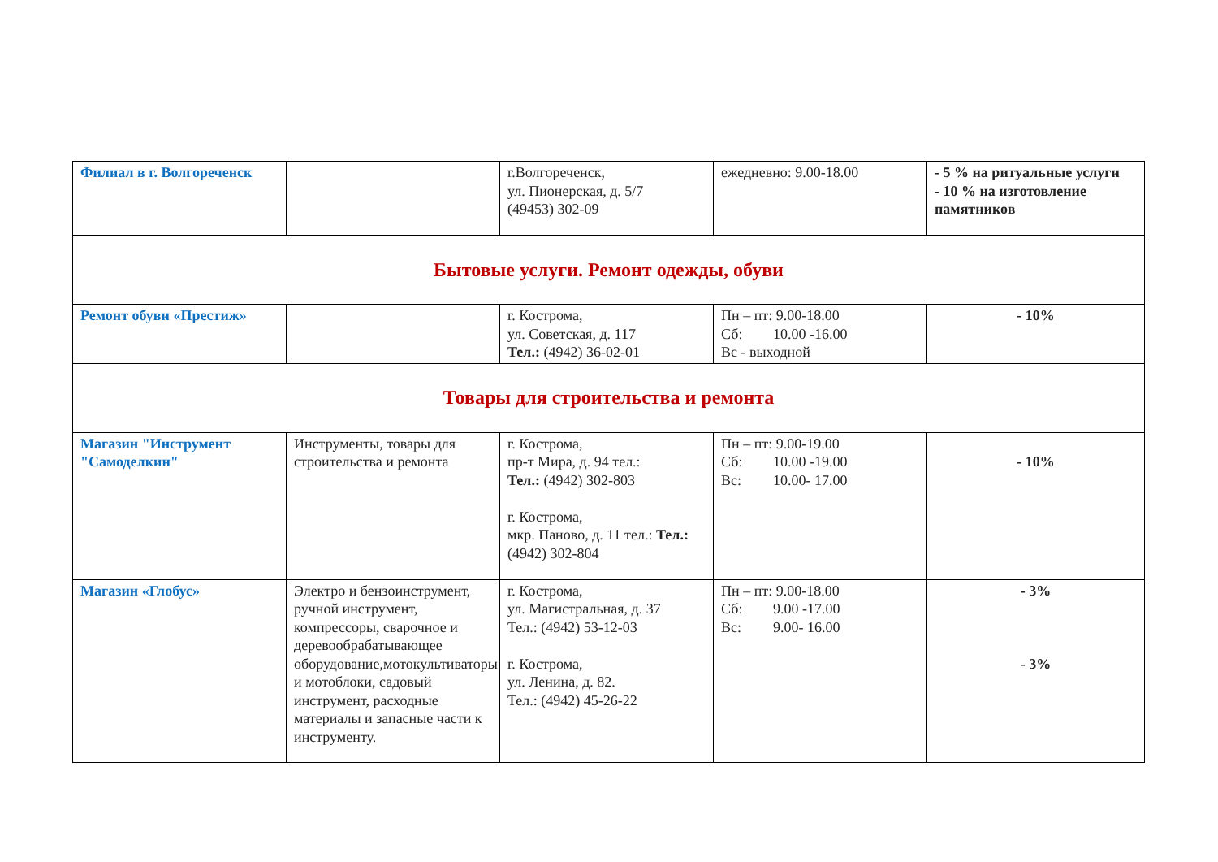| Филиал в г. Волгореченск | | г.Волгореченск, ул. Пионерская, д. 5/7 (49453) 302-09 | ежедневно: 9.00-18.00 | - 5 % на ритуальные услуги - 10 % на изготовление памятников |
| Бытовые услуги. Ремонт одежды, обуви | | | | |
| Ремонт обуви «Престиж» | | г. Кострома, ул. Советская, д. 117 Тел.: (4942) 36-02-01 | Пн – пт: 9.00-18.00 Сб: 10.00 -16.00 Вс - выходной | - 10% |
| Товары для строительства и ремонта | | | | |
| Магазин "Инструмент "Самоделкин" | Инструменты, товары для строительства и ремонта | г. Кострома, пр-т Мира, д. 94 тел.: Тел.: (4942) 302-803 г. Кострома, мкр. Паново, д. 11 тел.: Тел.: (4942) 302-804 | Пн – пт: 9.00-19.00 Сб: 10.00 -19.00 Вс: 10.00- 17.00 | - 10% |
| Магазин «Глобус» | Электро и бензоинструмент, ручной инструмент, компрессоры, сварочное и деревообрабатывающее оборудование,мотокультиваторы и мотоблоки, садовый инструмент, расходные материалы и запасные части к инструменту. | г. Кострома, ул. Магистральная, д. 37 Тел.: (4942) 53-12-03 г. Кострома, ул. Ленина, д. 82. Тел.: (4942) 45-26-22 | Пн – пт: 9.00-18.00 Сб: 9.00 -17.00 Вс: 9.00- 16.00 | - 3% - 3% |